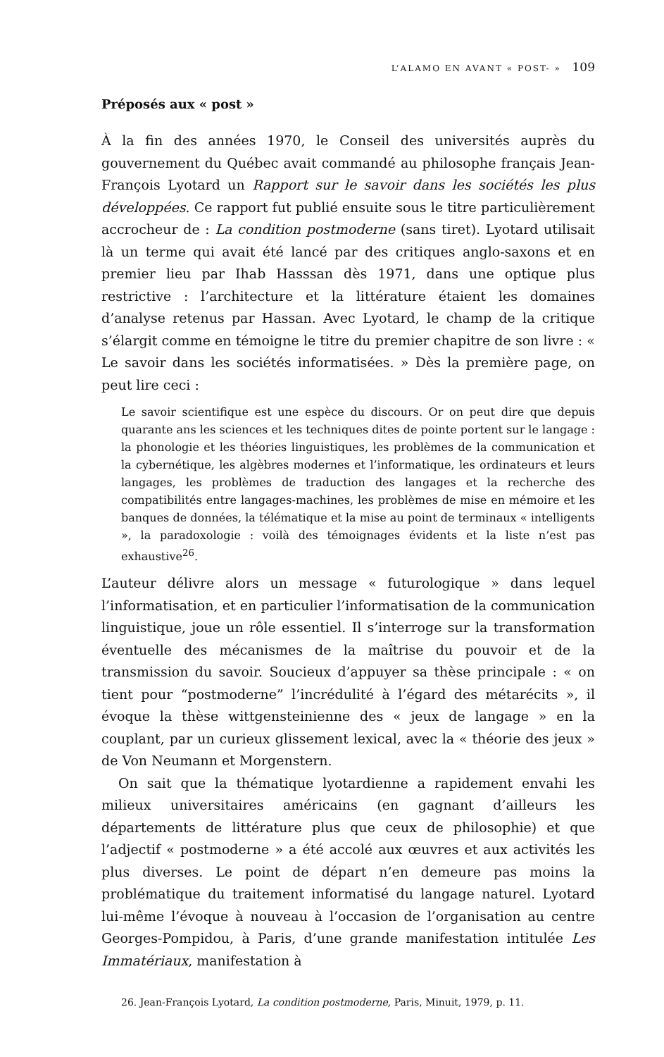L’ALAMO EN AVANT « POST- » 109
Préposés aux « post »
À la fin des années 1970, le Conseil des universités auprès du gouvernement du Québec avait commandé au philosophe français Jean-François Lyotard un Rapport sur le savoir dans les sociétés les plus développées. Ce rapport fut publié ensuite sous le titre particulièrement accrocheur de : La condition postmoderne (sans tiret). Lyotard utilisait là un terme qui avait été lancé par des critiques anglo-saxons et en premier lieu par Ihab Hasssan dès 1971, dans une optique plus restrictive : l’architecture et la littérature étaient les domaines d’analyse retenus par Hassan. Avec Lyotard, le champ de la critique s’élargit comme en témoigne le titre du premier chapitre de son livre : « Le savoir dans les sociétés informatisées. » Dès la première page, on peut lire ceci :
Le savoir scientifique est une espèce du discours. Or on peut dire que depuis quarante ans les sciences et les techniques dites de pointe portent sur le langage : la phonologie et les théories linguistiques, les problèmes de la communication et la cybernétique, les algèbres modernes et l’informatique, les ordinateurs et leurs langages, les problèmes de traduction des langages et la recherche des compatibilités entre langages-machines, les problèmes de mise en mémoire et les banques de données, la télématique et la mise au point de terminaux « intelligents », la paradoxologie : voilà des témoignages évidents et la liste n’est pas exhaustive<sup>26</sup>.
L’auteur délivre alors un message « futurologique » dans lequel l’informatisation, et en particulier l’informatisation de la communication linguistique, joue un rôle essentiel. Il s’interroge sur la transformation éventuelle des mécanismes de la maîtrise du pouvoir et de la transmission du savoir. Soucieux d’appuyer sa thèse principale : « on tient pour “postmoderne” l’incrédulité à l’égard des métarécits », il évoque la thèse wittgensteinienne des « jeux de langage » en la couplant, par un curieux glissement lexical, avec la « théorie des jeux » de Von Neumann et Morgenstern.
On sait que la thématique lyotardienne a rapidement envahi les milieux universitaires américains (en gagnant d’ailleurs les départements de littérature plus que ceux de philosophie) et que l’adjectif « postmoderne » a été accolé aux œuvres et aux activités les plus diverses. Le point de départ n’en demeure pas moins la problématique du traitement informatisé du langage naturel. Lyotard lui-même l’évoque à nouveau à l’occasion de l’organisation au centre Georges-Pompidou, à Paris, d’une grande manifestation intitulée Les Immatériaux, manifestation à
26. Jean-François Lyotard, La condition postmoderne, Paris, Minuit, 1979, p. 11.